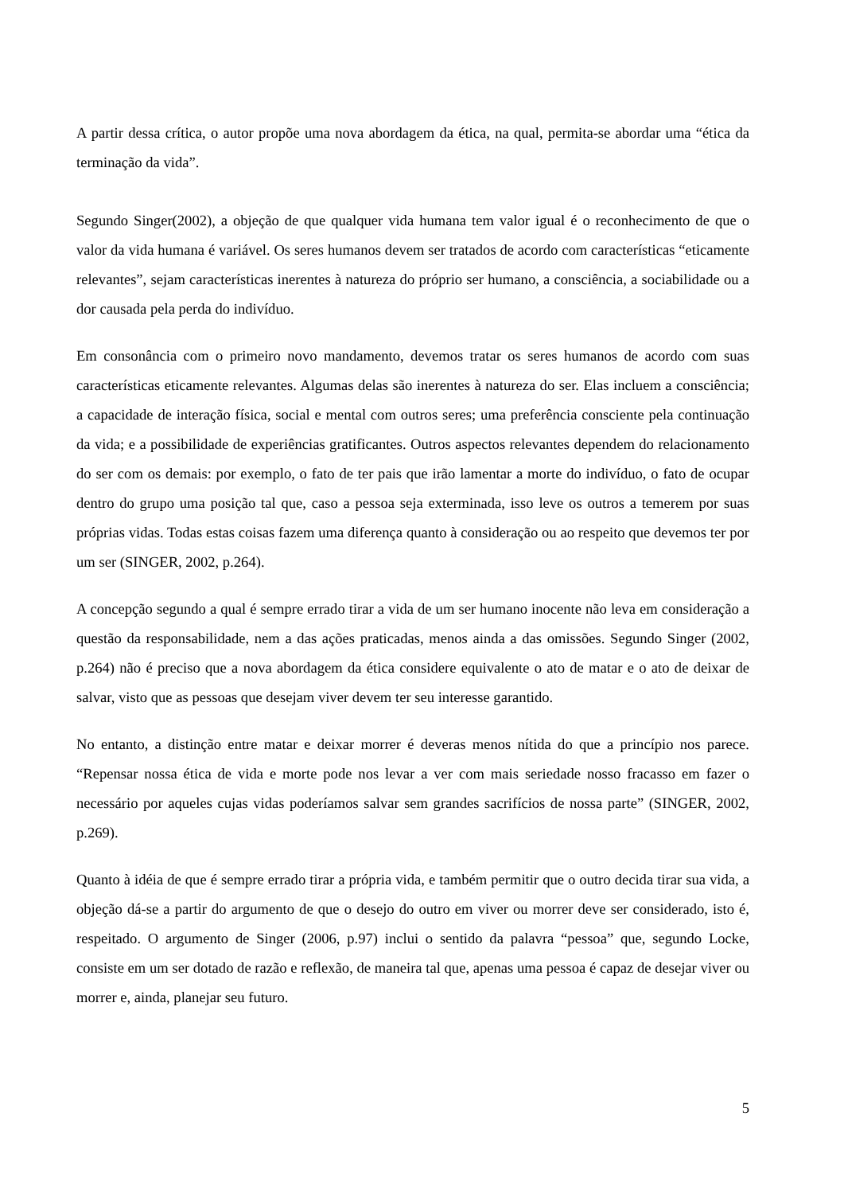A partir dessa crítica, o autor propõe uma nova abordagem da ética, na qual, permita-se abordar uma “ética da terminação da vida”.
Segundo Singer(2002), a objeção de que qualquer vida humana tem valor igual é o reconhecimento de que o valor da vida humana é variável. Os seres humanos devem ser tratados de acordo com características “eticamente relevantes”, sejam características inerentes à natureza do próprio ser humano, a consciência, a sociabilidade ou a dor causada pela perda do indivíduo.
Em consonância com o primeiro novo mandamento, devemos tratar os seres humanos de acordo com suas características eticamente relevantes. Algumas delas são inerentes à natureza do ser. Elas incluem a consciência; a capacidade de interação física, social e mental com outros seres; uma preferência consciente pela continuação da vida; e a possibilidade de experiências gratificantes. Outros aspectos relevantes dependem do relacionamento do ser com os demais: por exemplo, o fato de ter pais que irão lamentar a morte do indivíduo, o fato de ocupar dentro do grupo uma posição tal que, caso a pessoa seja exterminada, isso leve os outros a temerem por suas próprias vidas. Todas estas coisas fazem uma diferença quanto à consideração ou ao respeito que devemos ter por um ser (SINGER, 2002, p.264).
A concepção segundo a qual é sempre errado tirar a vida de um ser humano inocente não leva em consideração a questão da responsabilidade, nem a das ações praticadas, menos ainda a das omissões. Segundo Singer (2002, p.264) não é preciso que a nova abordagem da ética considere equivalente o ato de matar e o ato de deixar de salvar, visto que as pessoas que desejam viver devem ter seu interesse garantido.
No entanto, a distinção entre matar e deixar morrer é deveras menos nítida do que a princípio nos parece. “Repensar nossa ética de vida e morte pode nos levar a ver com mais seriedade nosso fracasso em fazer o necessário por aqueles cujas vidas poderíamos salvar sem grandes sacrifícios de nossa parte” (SINGER, 2002, p.269).
Quanto à idéia de que é sempre errado tirar a própria vida, e também permitir que o outro decida tirar sua vida, a objeção dá-se a partir do argumento de que o desejo do outro em viver ou morrer deve ser considerado, isto é, respeitado. O argumento de Singer (2006, p.97) inclui o sentido da palavra “pessoa” que, segundo Locke, consiste em um ser dotado de razão e reflexão, de maneira tal que, apenas uma pessoa é capaz de desejar viver ou morrer e, ainda, planejar seu futuro.
5